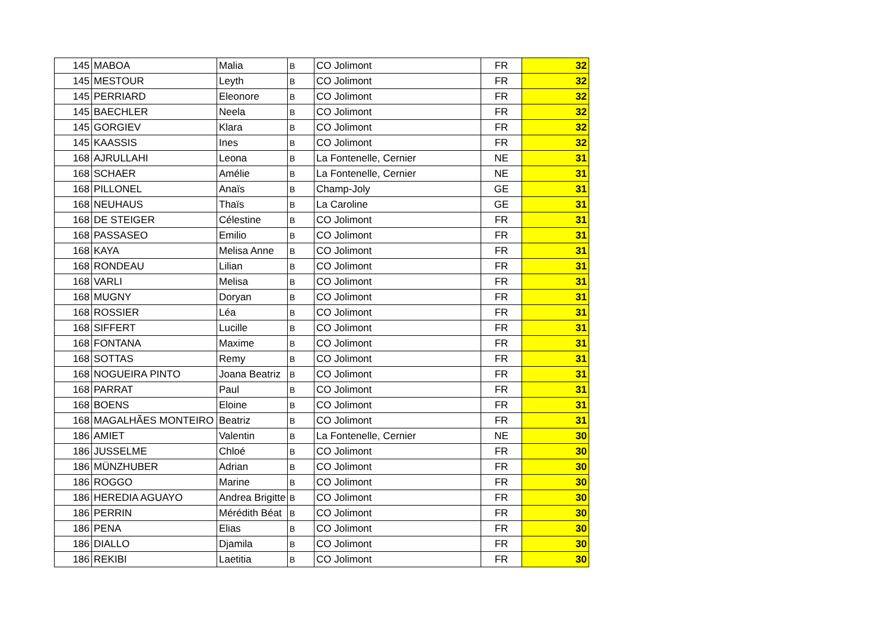| 145 | MABOA | Malia | B | CO Jolimont | FR | 32 |
| 145 | MESTOUR | Leyth | B | CO Jolimont | FR | 32 |
| 145 | PERRIARD | Eleonore | B | CO Jolimont | FR | 32 |
| 145 | BAECHLER | Neela | B | CO Jolimont | FR | 32 |
| 145 | GORGIEV | Klara | B | CO Jolimont | FR | 32 |
| 145 | KAASSIS | Ines | B | CO Jolimont | FR | 32 |
| 168 | AJRULLAHI | Leona | B | La Fontenelle, Cernier | NE | 31 |
| 168 | SCHAER | Amélie | B | La Fontenelle, Cernier | NE | 31 |
| 168 | PILLONEL | Anaïs | B | Champ-Joly | GE | 31 |
| 168 | NEUHAUS | Thaïs | B | La Caroline | GE | 31 |
| 168 | DE STEIGER | Célestine | B | CO Jolimont | FR | 31 |
| 168 | PASSASEO | Emilio | B | CO Jolimont | FR | 31 |
| 168 | KAYA | Melisa Anne | B | CO Jolimont | FR | 31 |
| 168 | RONDEAU | Lilian | B | CO Jolimont | FR | 31 |
| 168 | VARLI | Melisa | B | CO Jolimont | FR | 31 |
| 168 | MUGNY | Doryan | B | CO Jolimont | FR | 31 |
| 168 | ROSSIER | Léa | B | CO Jolimont | FR | 31 |
| 168 | SIFFERT | Lucille | B | CO Jolimont | FR | 31 |
| 168 | FONTANA | Maxime | B | CO Jolimont | FR | 31 |
| 168 | SOTTAS | Remy | B | CO Jolimont | FR | 31 |
| 168 | NOGUEIRA PINTO | Joana Beatriz | B | CO Jolimont | FR | 31 |
| 168 | PARRAT | Paul | B | CO Jolimont | FR | 31 |
| 168 | BOENS | Eloine | B | CO Jolimont | FR | 31 |
| 168 | MAGALHÃES MONTEIRO | Beatriz | B | CO Jolimont | FR | 31 |
| 186 | AMIET | Valentin | B | La Fontenelle, Cernier | NE | 30 |
| 186 | JUSSELME | Chloé | B | CO Jolimont | FR | 30 |
| 186 | MÜNZHUBER | Adrian | B | CO Jolimont | FR | 30 |
| 186 | ROGGO | Marine | B | CO Jolimont | FR | 30 |
| 186 | HEREDIA AGUAYO | Andrea Brigitte | B | CO Jolimont | FR | 30 |
| 186 | PERRIN | Mérédith Béat | B | CO Jolimont | FR | 30 |
| 186 | PENA | Elias | B | CO Jolimont | FR | 30 |
| 186 | DIALLO | Djamila | B | CO Jolimont | FR | 30 |
| 186 | REKIBI | Laetitia | B | CO Jolimont | FR | 30 |